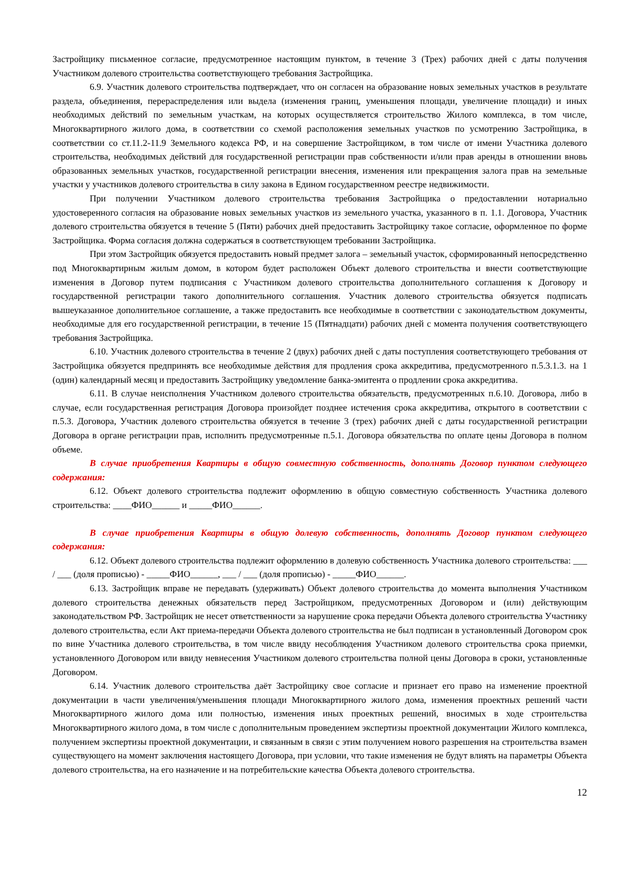Застройщику письменное согласие, предусмотренное настоящим пунктом, в течение 3 (Трех) рабочих дней с даты получения Участником долевого строительства соответствующего требования Застройщика.
6.9. Участник долевого строительства подтверждает, что он согласен на образование новых земельных участков в результате раздела, объединения, перераспределения или выдела (изменения границ, уменьшения площади, увеличение площади) и иных необходимых действий по земельным участкам, на которых осуществляется строительство Жилого комплекса, в том числе, Многоквартирного жилого дома, в соответствии со схемой расположения земельных участков по усмотрению Застройщика, в соответствии со ст.11.2-11.9 Земельного кодекса РФ, и на совершение Застройщиком, в том числе от имени Участника долевого строительства, необходимых действий для государственной регистрации прав собственности и/или прав аренды в отношении вновь образованных земельных участков, государственной регистрации внесения, изменения или прекращения залога прав на земельные участки у участников долевого строительства в силу закона в Едином государственном реестре недвижимости.
При получении Участником долевого строительства требования Застройщика о предоставлении нотариально удостоверенного согласия на образование новых земельных участков из земельного участка, указанного в п. 1.1. Договора, Участник долевого строительства обязуется в течение 5 (Пяти) рабочих дней предоставить Застройщику такое согласие, оформленное по форме Застройщика. Форма согласия должна содержаться в соответствующем требовании Застройщика.
При этом Застройщик обязуется предоставить новый предмет залога – земельный участок, сформированный непосредственно под Многоквартирным жилым домом, в котором будет расположен Объект долевого строительства и внести соответствующие изменения в Договор путем подписания с Участником долевого строительства дополнительного соглашения к Договору и государственной регистрации такого дополнительного соглашения. Участник долевого строительства обязуется подписать вышеуказанное дополнительное соглашение, а также предоставить все необходимые в соответствии с законодательством документы, необходимые для его государственной регистрации, в течение 15 (Пятнадцати) рабочих дней с момента получения соответствующего требования Застройщика.
6.10. Участник долевого строительства в течение 2 (двух) рабочих дней с даты поступления соответствующего требования от Застройщика обязуется предпринять все необходимые действия для продления срока аккредитива, предусмотренного п.5.3.1.3. на 1 (один) календарный месяц и предоставить Застройщику уведомление банка-эмитента о продлении срока аккредитива.
6.11. В случае неисполнения Участником долевого строительства обязательств, предусмотренных п.6.10. Договора, либо в случае, если государственная регистрация Договора произойдет позднее истечения срока аккредитива, открытого в соответствии с п.5.3. Договора, Участник долевого строительства обязуется в течение 3 (трех) рабочих дней с даты государственной регистрации Договора в органе регистрации прав, исполнить предусмотренные п.5.1. Договора обязательства по оплате цены Договора в полном объеме.
В случае приобретения Квартиры в общую совместную собственность, дополнять Договор пунктом следующего содержания:
6.12. Объект долевого строительства подлежит оформлению в общую совместную собственность Участника долевого строительства: ____ФИО______ и _____ФИО______.
В случае приобретения Квартиры в общую долевую собственность, дополнять Договор пунктом следующего содержания:
6.12. Объект долевого строительства подлежит оформлению в долевую собственность Участника долевого строительства: ___ / ___ (доля прописью) - _____ФИО______, ___ / ___ (доля прописью) - _____ФИО______.
6.13. Застройщик вправе не передавать (удерживать) Объект долевого строительства до момента выполнения Участником долевого строительства денежных обязательств перед Застройщиком, предусмотренных Договором и (или) действующим законодательством РФ. Застройщик не несет ответственности за нарушение срока передачи Объекта долевого строительства Участнику долевого строительства, если Акт приема-передачи Объекта долевого строительства не был подписан в установленный Договором срок по вине Участника долевого строительства, в том числе ввиду несоблюдения Участником долевого строительства срока приемки, установленного Договором или ввиду невнесения Участником долевого строительства полной цены Договора в сроки, установленные Договором.
6.14. Участник долевого строительства даёт Застройщику свое согласие и признает его право на изменение проектной документации в части увеличения/уменьшения площади Многоквартирного жилого дома, изменения проектных решений части Многоквартирного жилого дома или полностью, изменения иных проектных решений, вносимых в ходе строительства Многоквартирного жилого дома, в том числе с дополнительным проведением экспертизы проектной документации Жилого комплекса, получением экспертизы проектной документации, и связанным в связи с этим получением нового разрешения на строительства взамен существующего на момент заключения настоящего Договора, при условии, что такие изменения не будут влиять на параметры Объекта долевого строительства, на его назначение и на потребительские качества Объекта долевого строительства.
12